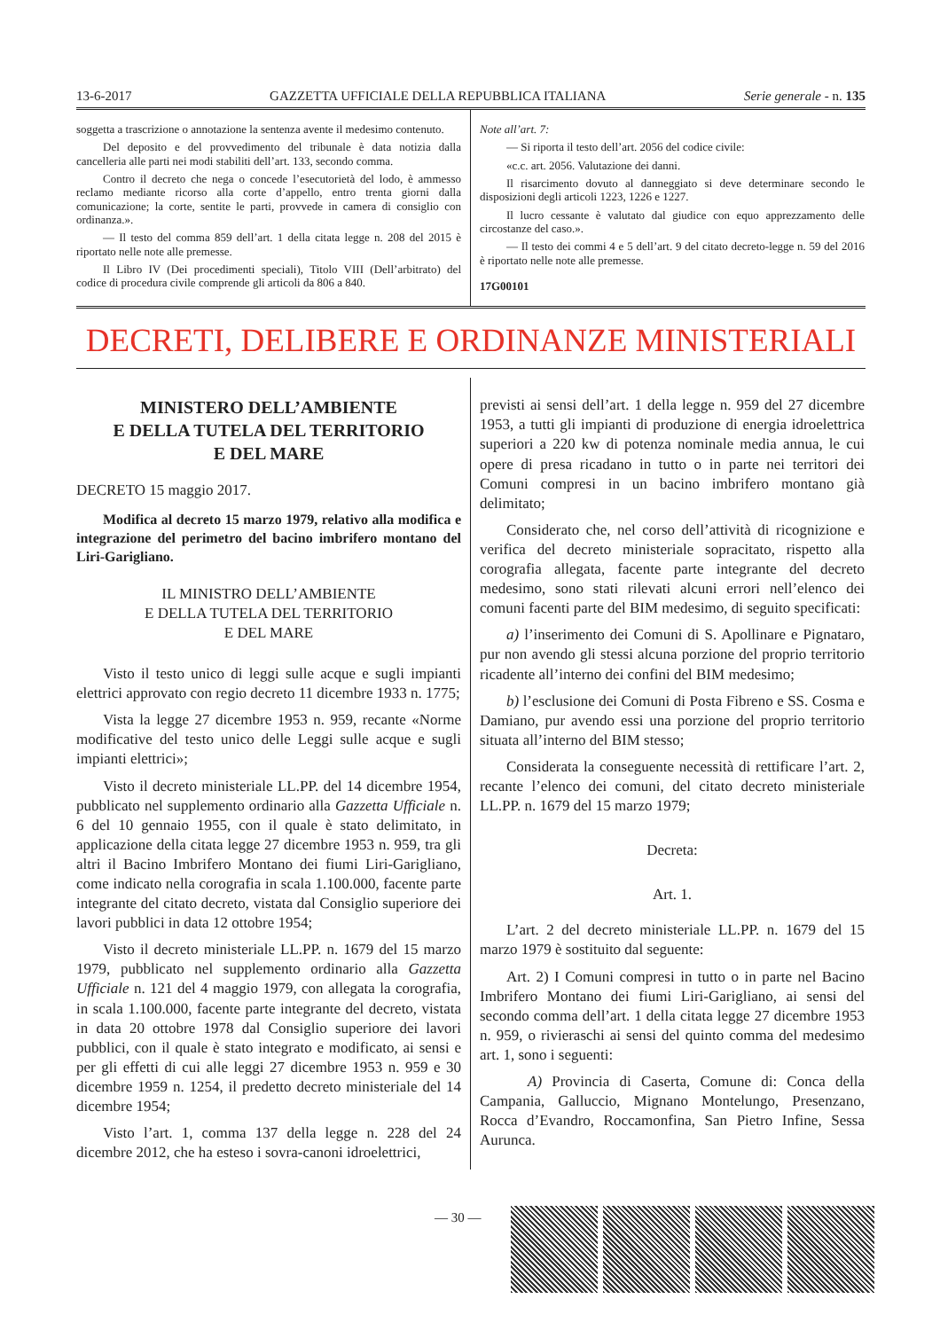13-6-2017 GAZZETTA UFFICIALE DELLA REPUBBLICA ITALIANA Serie generale - n. 135
soggetta a trascrizione o annotazione la sentenza avente il medesimo contenuto.
Del deposito e del provvedimento del tribunale è data notizia dalla cancelleria alle parti nei modi stabiliti dell’art. 133, secondo comma.
Contro il decreto che nega o concede l’esecutorietà del lodo, è ammesso reclamo mediante ricorso alla corte d’appello, entro trenta giorni dalla comunicazione; la corte, sentite le parti, provvede in camera di consiglio con ordinanza.».
— Il testo del comma 859 dell’art. 1 della citata legge n. 208 del 2015 è riportato nelle note alle premesse.
Il Libro IV (Dei procedimenti speciali), Titolo VIII (Dell’arbitrato) del codice di procedura civile comprende gli articoli da 806 a 840.
Note all’art. 7:
— Si riporta il testo dell’art. 2056 del codice civile:
«c.c. art. 2056. Valutazione dei danni.
Il risarcimento dovuto al danneggiato si deve determinare secondo le disposizioni degli articoli 1223, 1226 e 1227.
Il lucro cessante è valutato dal giudice con equo apprezzamento delle circostanze del caso.».
— Il testo dei commi 4 e 5 dell’art. 9 del citato decreto-legge n. 59 del 2016 è riportato nelle note alle premesse.
17G00101
DECRETI, DELIBERE E ORDINANZE MINISTERIALI
MINISTERO DELL’AMBIENTE
E DELLA TUTELA DEL TERRITORIO
E DEL MARE
DECRETO 15 maggio 2017.
Modifica al decreto 15 marzo 1979, relativo alla modifica e integrazione del perimetro del bacino imbrifero montano del Liri-Garigliano.
IL MINISTRO DELL’AMBIENTE
E DELLA TUTELA DEL TERRITORIO
E DEL MARE
Visto il testo unico di leggi sulle acque e sugli impianti elettrici approvato con regio decreto 11 dicembre 1933 n. 1775;
Vista la legge 27 dicembre 1953 n. 959, recante «Norme modificative del testo unico delle Leggi sulle acque e sugli impianti elettrici»;
Visto il decreto ministeriale LL.PP. del 14 dicembre 1954, pubblicato nel supplemento ordinario alla Gazzetta Ufficiale n. 6 del 10 gennaio 1955, con il quale è stato delimitato, in applicazione della citata legge 27 dicembre 1953 n. 959, tra gli altri il Bacino Imbrifero Montano dei fiumi Liri-Garigliano, come indicato nella corografia in scala 1.100.000, facente parte integrante del citato decreto, vistata dal Consiglio superiore dei lavori pubblici in data 12 ottobre 1954;
Visto il decreto ministeriale LL.PP. n. 1679 del 15 marzo 1979, pubblicato nel supplemento ordinario alla Gazzetta Ufficiale n. 121 del 4 maggio 1979, con allegata la corografia, in scala 1.100.000, facente parte integrante del decreto, vistata in data 20 ottobre 1978 dal Consiglio superiore dei lavori pubblici, con il quale è stato integrato e modificato, ai sensi e per gli effetti di cui alle leggi 27 dicembre 1953 n. 959 e 30 dicembre 1959 n. 1254, il predetto decreto ministeriale del 14 dicembre 1954;
Visto l’art. 1, comma 137 della legge n. 228 del 24 dicembre 2012, che ha esteso i sovra-canoni idroelettrici,
previsti ai sensi dell’art. 1 della legge n. 959 del 27 dicembre 1953, a tutti gli impianti di produzione di energia idroelettrica superiori a 220 kw di potenza nominale media annua, le cui opere di presa ricadano in tutto o in parte nei territori dei Comuni compresi in un bacino imbrifero montano già delimitato;
Considerato che, nel corso dell’attività di ricognizione e verifica del decreto ministeriale sopracitato, rispetto alla corografia allegata, facente parte integrante del decreto medesimo, sono stati rilevati alcuni errori nell’elenco dei comuni facenti parte del BIM medesimo, di seguito specificati:
a) l’inserimento dei Comuni di S. Apollinare e Pignataro, pur non avendo gli stessi alcuna porzione del proprio territorio ricadente all’interno dei confini del BIM medesimo;
b) l’esclusione dei Comuni di Posta Fibreno e SS. Cosma e Damiano, pur avendo essi una porzione del proprio territorio situata all’interno del BIM stesso;
Considerata la conseguente necessità di rettificare l’art. 2, recante l’elenco dei comuni, del citato decreto ministeriale LL.PP. n. 1679 del 15 marzo 1979;
Decreta:
Art. 1.
L’art. 2 del decreto ministeriale LL.PP. n. 1679 del 15 marzo 1979 è sostituito dal seguente:
Art. 2) I Comuni compresi in tutto o in parte nel Bacino Imbrifero Montano dei fiumi Liri-Garigliano, ai sensi del secondo comma dell’art. 1 della citata legge 27 dicembre 1953 n. 959, o rivieraschi ai sensi del quinto comma del medesimo art. 1, sono i seguenti:
A) Provincia di Caserta, Comune di: Conca della Campania, Galluccio, Mignano Montelungo, Presenzano, Rocca d’Evandro, Roccamonfina, San Pietro Infine, Sessa Aurunca.
— 30 —